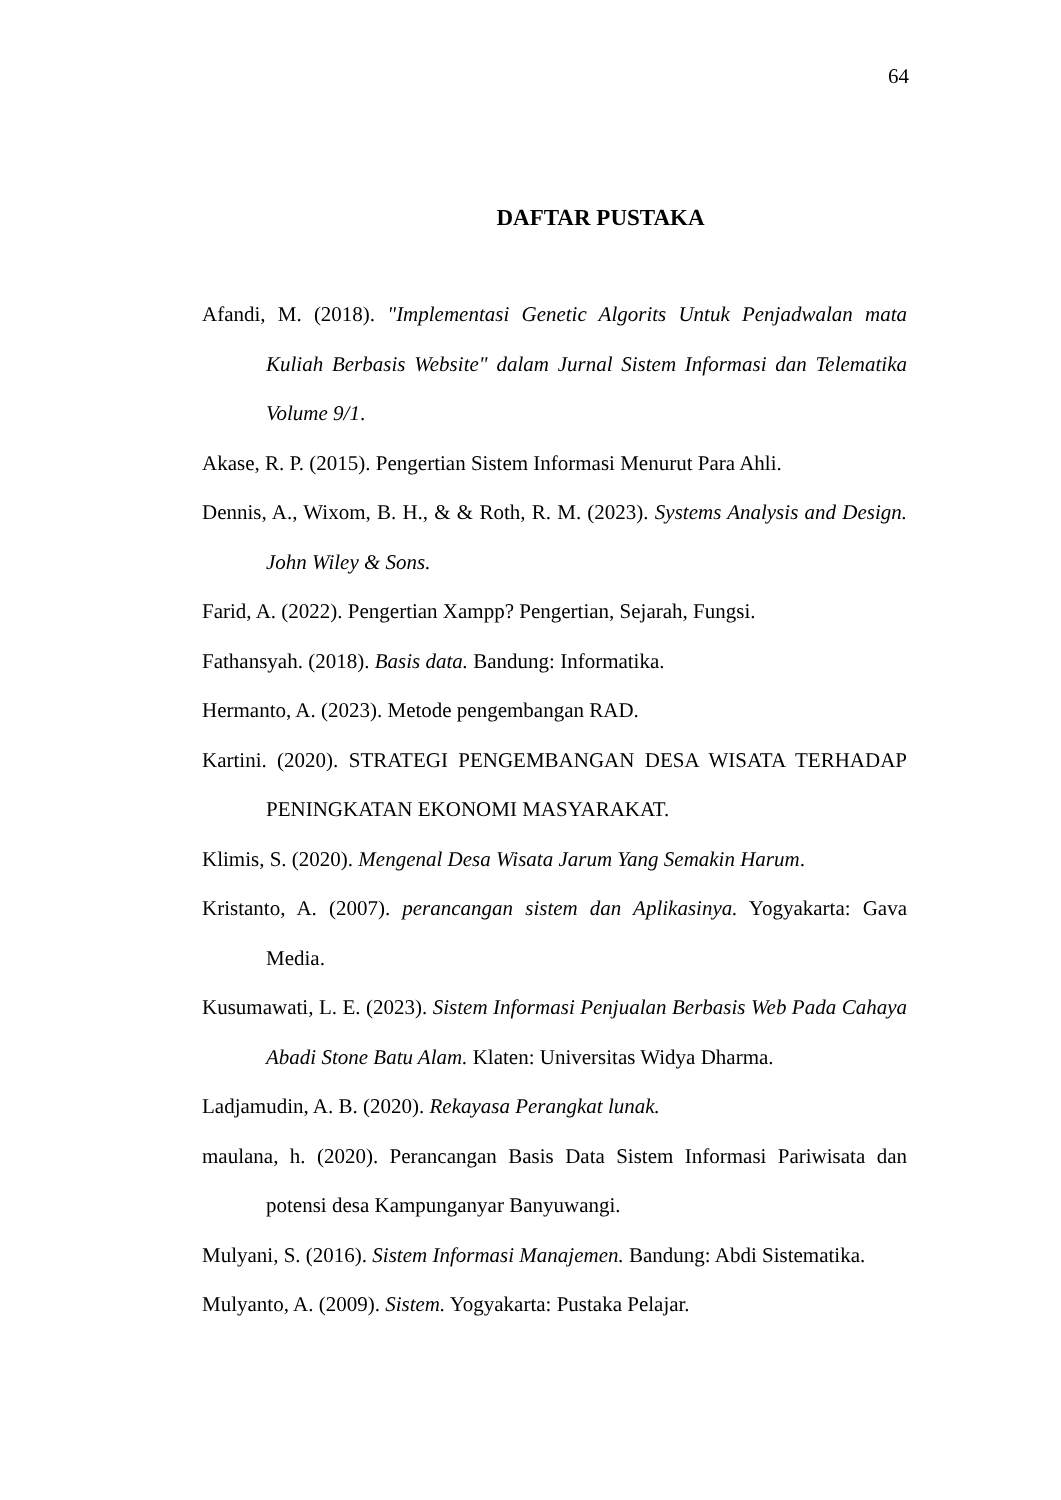64
DAFTAR PUSTAKA
Afandi, M. (2018). "Implementasi Genetic Algorits Untuk Penjadwalan mata Kuliah Berbasis Website" dalam Jurnal Sistem Informasi dan Telematika Volume 9/1.
Akase, R. P. (2015). Pengertian Sistem Informasi Menurut Para Ahli.
Dennis, A., Wixom, B. H., & & Roth, R. M. (2023). Systems Analysis and Design. John Wiley & Sons.
Farid, A. (2022). Pengertian Xampp? Pengertian, Sejarah, Fungsi.
Fathansyah. (2018). Basis data. Bandung: Informatika.
Hermanto, A. (2023). Metode pengembangan RAD.
Kartini. (2020). STRATEGI PENGEMBANGAN DESA WISATA TERHADAP PENINGKATAN EKONOMI MASYARAKAT.
Klimis, S. (2020). Mengenal Desa Wisata Jarum Yang Semakin Harum.
Kristanto, A. (2007). perancangan sistem dan Aplikasinya. Yogyakarta: Gava Media.
Kusumawati, L. E. (2023). Sistem Informasi Penjualan Berbasis Web Pada Cahaya Abadi Stone Batu Alam. Klaten: Universitas Widya Dharma.
Ladjamudin, A. B. (2020). Rekayasa Perangkat lunak.
maulana, h. (2020). Perancangan Basis Data Sistem Informasi Pariwisata dan potensi desa Kampunganyar Banyuwangi.
Mulyani, S. (2016). Sistem Informasi Manajemen. Bandung: Abdi Sistematika.
Mulyanto, A. (2009). Sistem. Yogyakarta: Pustaka Pelajar.